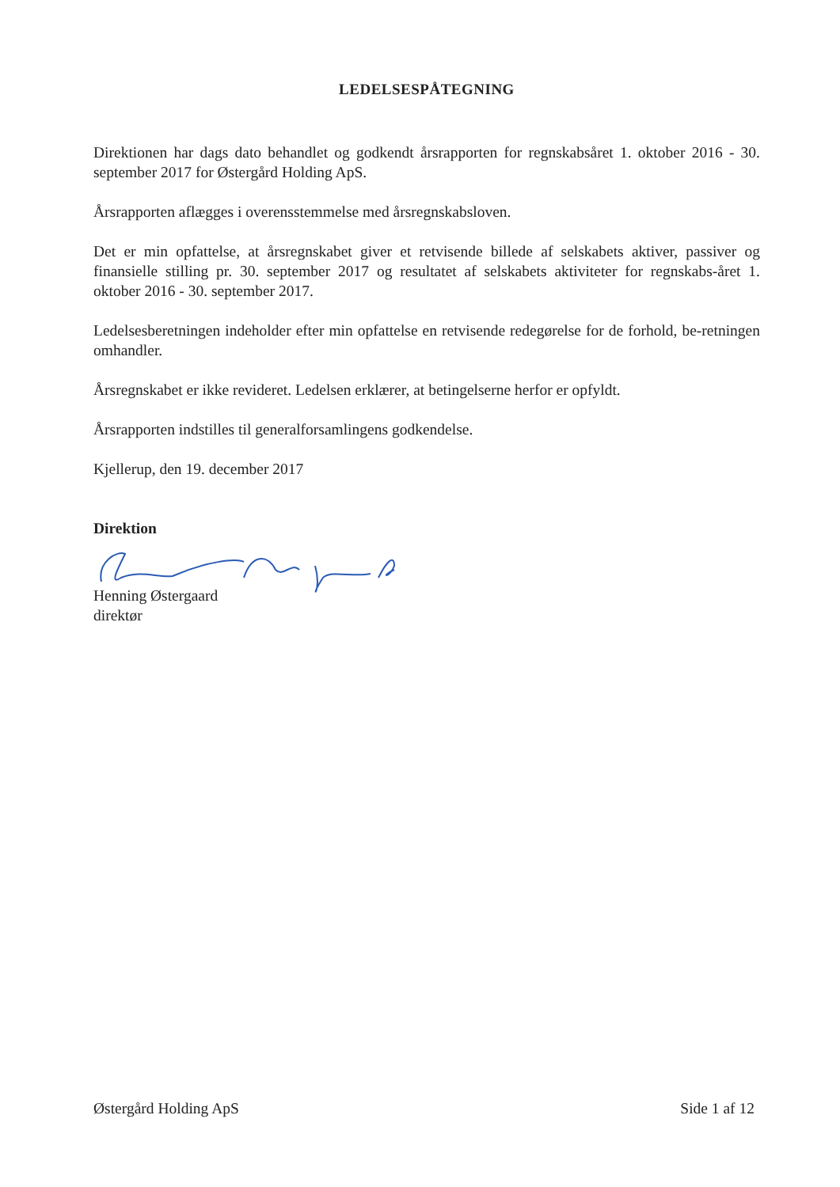LEDELSESPÅTEGNING
Direktionen har dags dato behandlet og godkendt årsrapporten for regnskabsåret 1. oktober 2016 - 30. september 2017 for Østergård Holding ApS.
Årsrapporten aflægges i overensstemmelse med årsregnskabsloven.
Det er min opfattelse, at årsregnskabet giver et retvisende billede af selskabets aktiver, passiver og finansielle stilling pr. 30. september 2017 og resultatet af selskabets aktiviteter for regnskabs-året 1. oktober 2016 - 30. september 2017.
Ledelsesberetningen indeholder efter min opfattelse en retvisende redegørelse for de forhold, be-retningen omhandler.
Årsregnskabet er ikke revideret. Ledelsen erklærer, at betingelserne herfor er opfyldt.
Årsrapporten indstilles til generalforsamlingens godkendelse.
Kjellerup, den 19. december 2017
Direktion
Henning Østergaard
direktør
Østergård Holding ApS Side 1 af 12